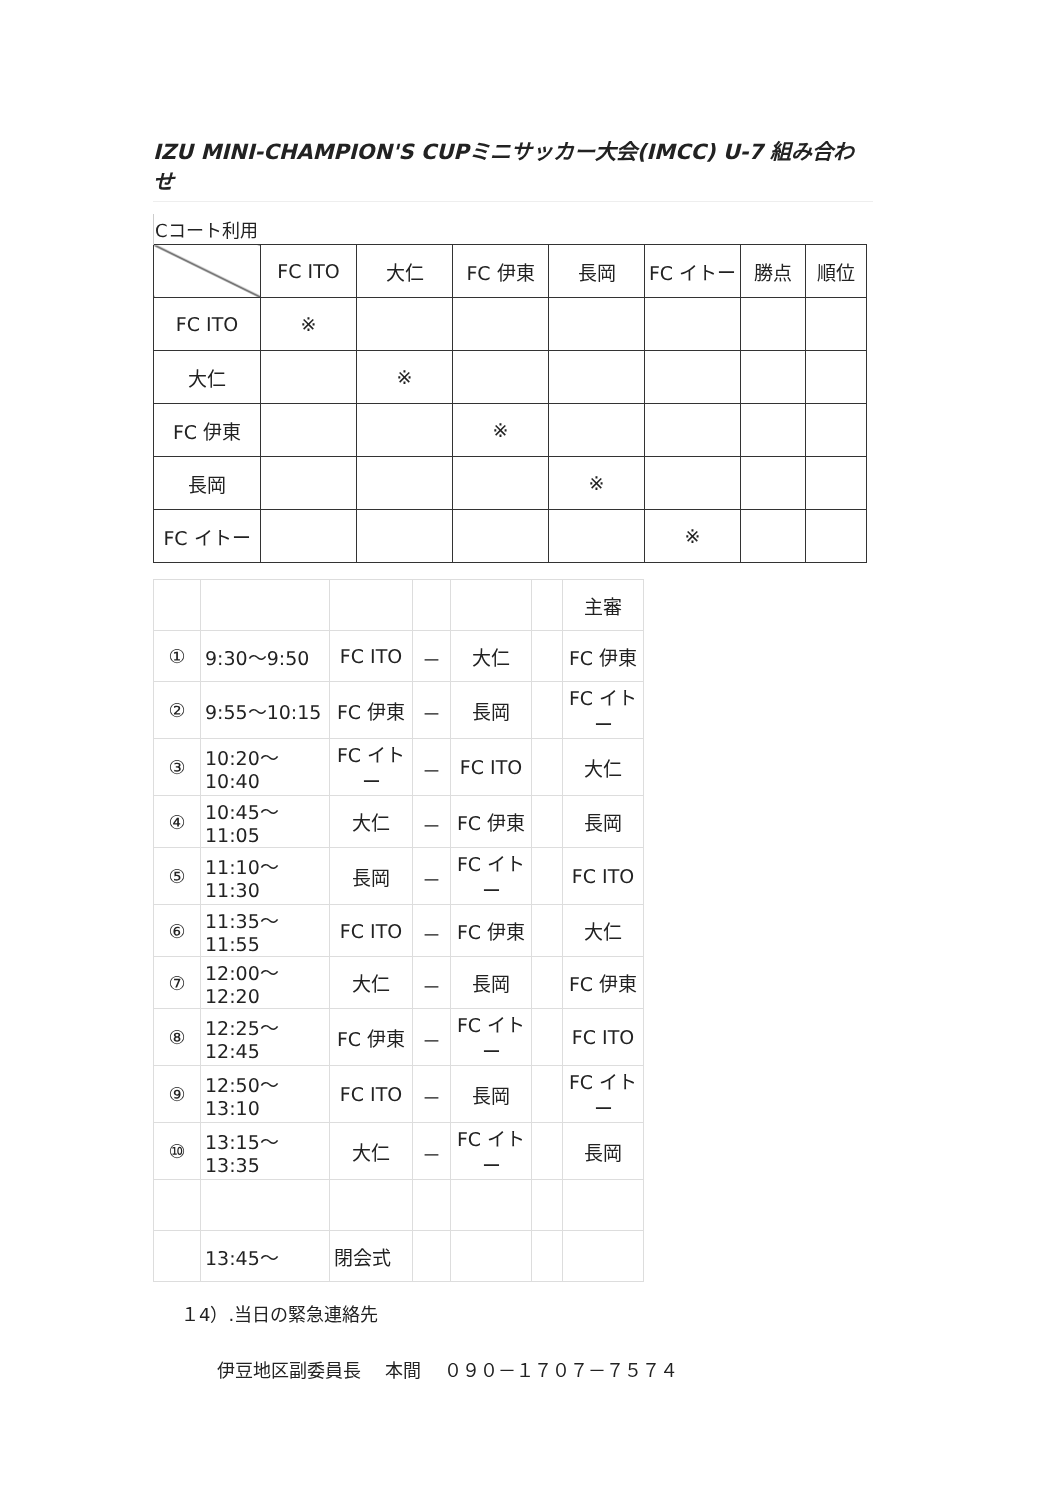IZU MINI-CHAMPION'S CUPミニサッカー大会(IMCC) U-7 組み合わせ
| Cコート利用 | | | | | | | |
| | FC ITO | 大仁 | FC 伊東 | 長岡 | FC イトー | 勝点 | 順位 |
| FC ITO | ※ | | | | | | |
| 大仁 | | ※ | | | | | |
| FC 伊東 | | | ※ | | | | |
| 長岡 | | | | ※ | | | |
| FC イトー | | | | | ※ | | |
| | | | | | | 主審 |
| ① | 9:30～9:50 | FC ITO | － | 大仁 | | FC 伊東 |
| ② | 9:55～10:15 | FC 伊東 | － | 長岡 | | FC イトー |
| ③ | 10:20～10:40 | FC イトー | － | FC ITO | | 大仁 |
| ④ | 10:45～11:05 | 大仁 | － | FC 伊東 | | 長岡 |
| ⑤ | 11:10～11:30 | 長岡 | － | FC イトー | | FC ITO |
| ⑥ | 11:35～11:55 | FC ITO | － | FC 伊東 | | 大仁 |
| ⑦ | 12:00～12:20 | 大仁 | － | 長岡 | | FC 伊東 |
| ⑧ | 12:25～12:45 | FC 伊東 | － | FC イトー | | FC ITO |
| ⑨ | 12:50～13:10 | FC ITO | － | 長岡 | | FC イトー |
| ⑩ | 13:15～13:35 | 大仁 | － | FC イトー | | 長岡 |
| | 13:45～ | 閉会式 | | | | |
１4）.当日の緊急連絡先
伊豆地区副委員長　 本間　 ０９０－１７０７－７５７４